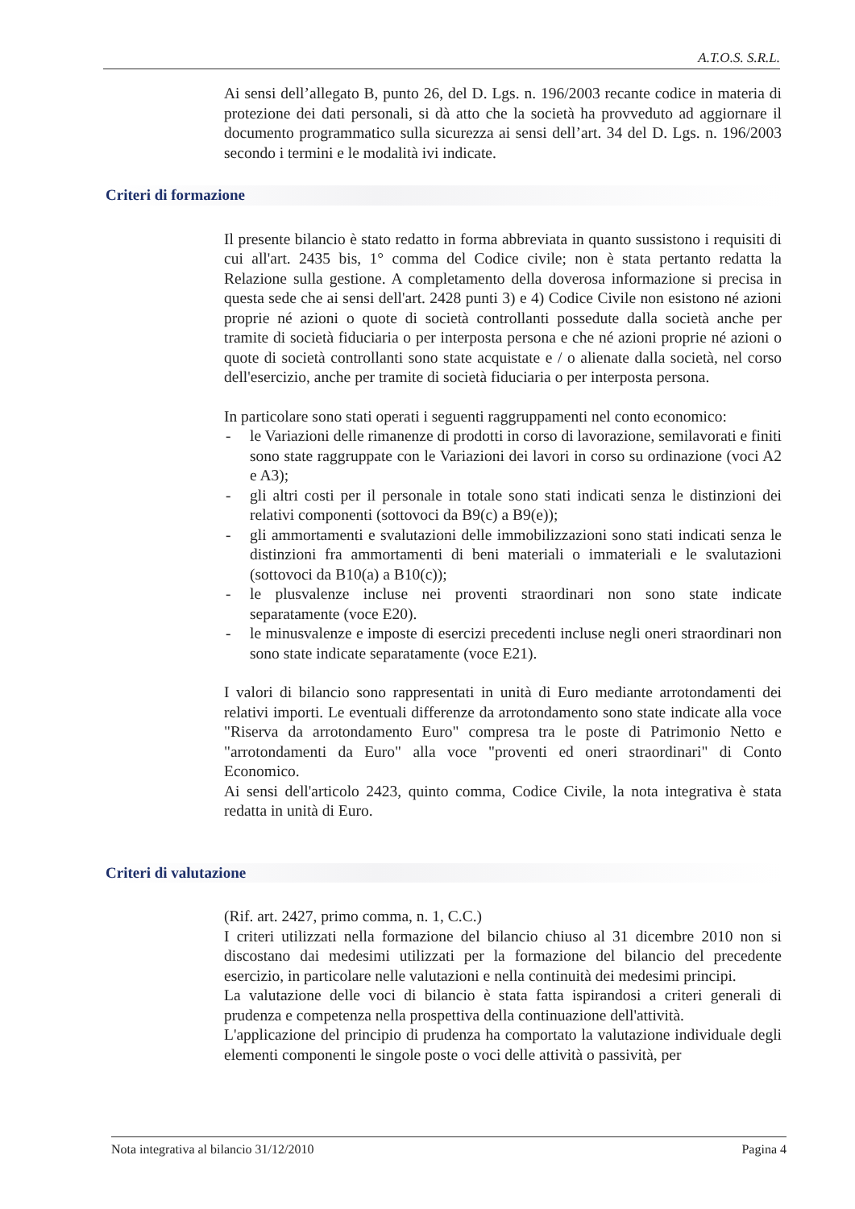A.T.O.S. S.R.L.
Ai sensi dell’allegato B, punto 26, del D. Lgs. n. 196/2003 recante codice in materia di protezione dei dati personali, si dà atto che la società ha provveduto ad aggiornare il documento programmatico sulla sicurezza ai sensi dell’art. 34 del D. Lgs. n. 196/2003 secondo i termini e le modalità ivi indicate.
Criteri di formazione
Il presente bilancio è stato redatto in forma abbreviata in quanto sussistono i requisiti di cui all'art. 2435 bis, 1° comma del Codice civile; non è stata pertanto redatta la Relazione sulla gestione. A completamento della doverosa informazione si precisa in questa sede che ai sensi dell'art. 2428 punti 3) e 4) Codice Civile non esistono né azioni proprie né azioni o quote di società controllanti possedute dalla società anche per tramite di società fiduciaria o per interposta persona e che né azioni proprie né azioni o quote di società controllanti sono state acquistate e / o alienate dalla società, nel corso dell'esercizio, anche per tramite di società fiduciaria o per interposta persona.
In particolare sono stati operati i seguenti raggruppamenti nel conto economico:
- le Variazioni delle rimanenze di prodotti in corso di lavorazione, semilavorati e finiti sono state raggruppate con le Variazioni dei lavori in corso su ordinazione (voci A2 e A3);
- gli altri costi per il personale in totale sono stati indicati senza le distinzioni dei relativi componenti (sottovoci da B9(c) a B9(e));
- gli ammortamenti e svalutazioni delle immobilizzazioni sono stati indicati senza le distinzioni fra ammortamenti di beni materiali o immateriali e le svalutazioni (sottovoci da B10(a) a B10(c));
- le plusvalenze incluse nei proventi straordinari non sono state indicate separatamente (voce E20).
- le minusvalenze e imposte di esercizi precedenti incluse negli oneri straordinari non sono state indicate separatamente (voce E21).
I valori di bilancio sono rappresentati in unità di Euro mediante arrotondamenti dei relativi importi. Le eventuali differenze da arrotondamento sono state indicate alla voce "Riserva da arrotondamento Euro" compresa tra le poste di Patrimonio Netto e "arrotondamenti da Euro" alla voce "proventi ed oneri straordinari" di Conto Economico.
Ai sensi dell'articolo 2423, quinto comma, Codice Civile, la nota integrativa è stata redatta in unità di Euro.
Criteri di valutazione
(Rif. art. 2427, primo comma, n. 1, C.C.)
I criteri utilizzati nella formazione del bilancio chiuso al 31 dicembre 2010 non si discostano dai medesimi utilizzati per la formazione del bilancio del precedente esercizio, in particolare nelle valutazioni e nella continuità dei medesimi principi.
La valutazione delle voci di bilancio è stata fatta ispirandosi a criteri generali di prudenza e competenza nella prospettiva della continuazione dell'attività.
L'applicazione del principio di prudenza ha comportato la valutazione individuale degli elementi componenti le singole poste o voci delle attività o passività, per
Nota integrativa al bilancio 31/12/2010 Pagina 4